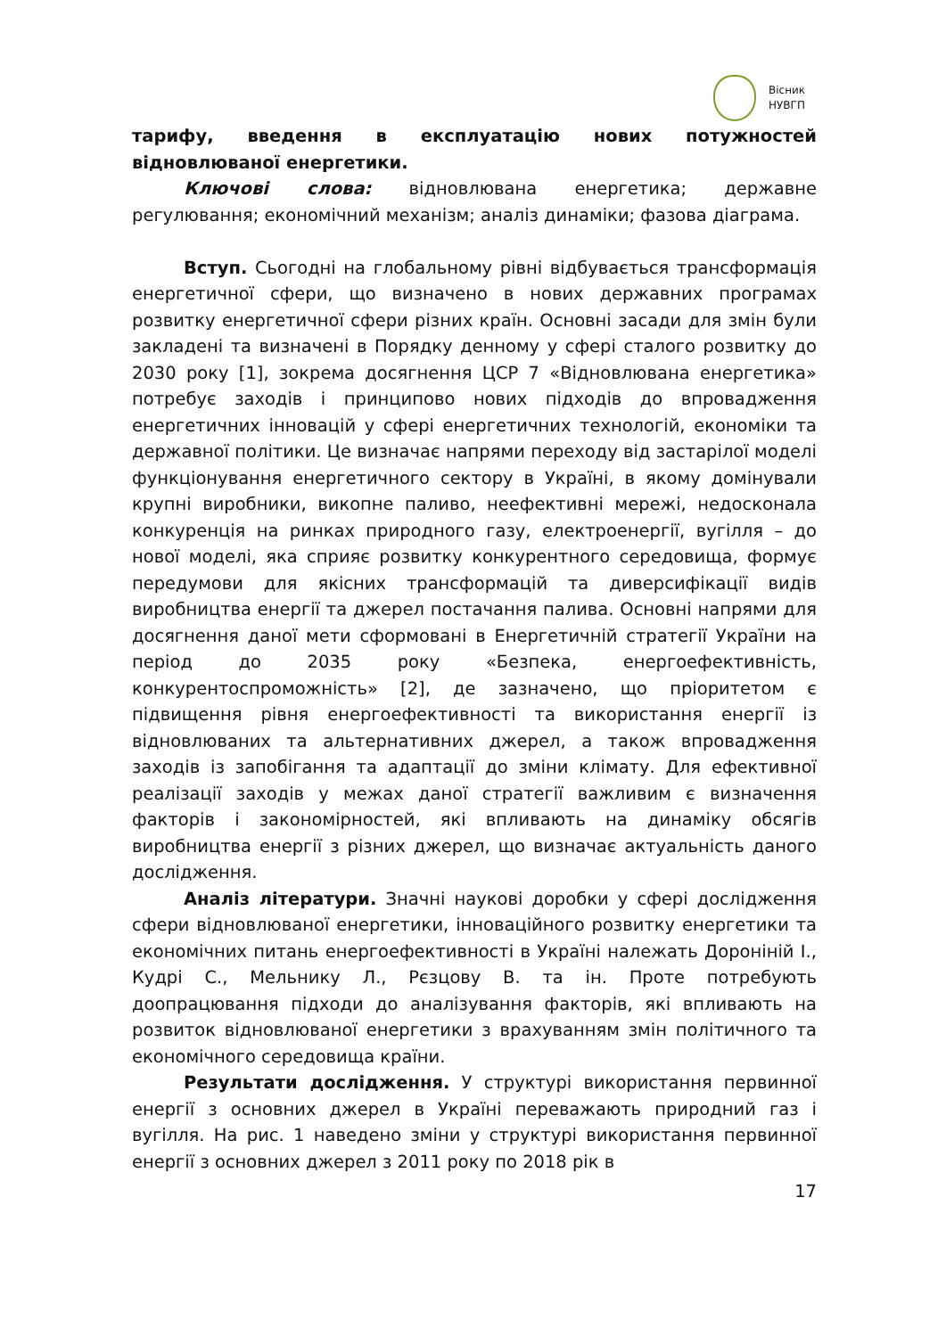Вісник
НУВГП
тарифу, введення в експлуатацію нових потужностей відновлюваної енергетики.
Ключові слова: відновлювана енергетика; державне регулювання; економічний механізм; аналіз динаміки; фазова діаграма.
Вступ. Сьогодні на глобальному рівні відбувається трансформація енергетичної сфери, що визначено в нових державних програмах розвитку енергетичної сфери різних країн. Основні засади для змін були закладені та визначені в Порядку денному у сфері сталого розвитку до 2030 року [1], зокрема досягнення ЦСР 7 «Відновлювана енергетика» потребує заходів і принципово нових підходів до впровадження енергетичних інновацій у сфері енергетичних технологій, економіки та державної політики. Це визначає напрями переходу від застарілої моделі функціонування енергетичного сектору в Україні, в якому домінували крупні виробники, викопне паливо, неефективні мережі, недосконала конкуренція на ринках природного газу, електроенергії, вугілля – до нової моделі, яка сприяє розвитку конкурентного середовища, формує передумови для якісних трансформацій та диверсифікації видів виробництва енергії та джерел постачання палива. Основні напрями для досягнення даної мети сформовані в Енергетичній стратегії України на період до 2035 року «Безпека, енергоефективність, конкурентоспроможність» [2], де зазначено, що пріоритетом є підвищення рівня енергоефективності та використання енергії із відновлюваних та альтернативних джерел, а також впровадження заходів із запобігання та адаптації до зміни клімату. Для ефективної реалізації заходів у межах даної стратегії важливим є визначення факторів і закономірностей, які впливають на динаміку обсягів виробництва енергії з різних джерел, що визначає актуальність даного дослідження.
Аналіз літератури. Значні наукові доробки у сфері дослідження сфери відновлюваної енергетики, інноваційного розвитку енергетики та економічних питань енергоефективності в Україні належать Дороніній І., Кудрі С., Мельнику Л., Рєзцову В. та ін. Проте потребують доопрацювання підходи до аналізування факторів, які впливають на розвиток відновлюваної енергетики з врахуванням змін політичного та економічного середовища країни.
Результати дослідження. У структурі використання первинної енергії з основних джерел в Україні переважають природний газ і вугілля. На рис. 1 наведено зміни у структурі використання первинної енергії з основних джерел з 2011 року по 2018 рік в
17